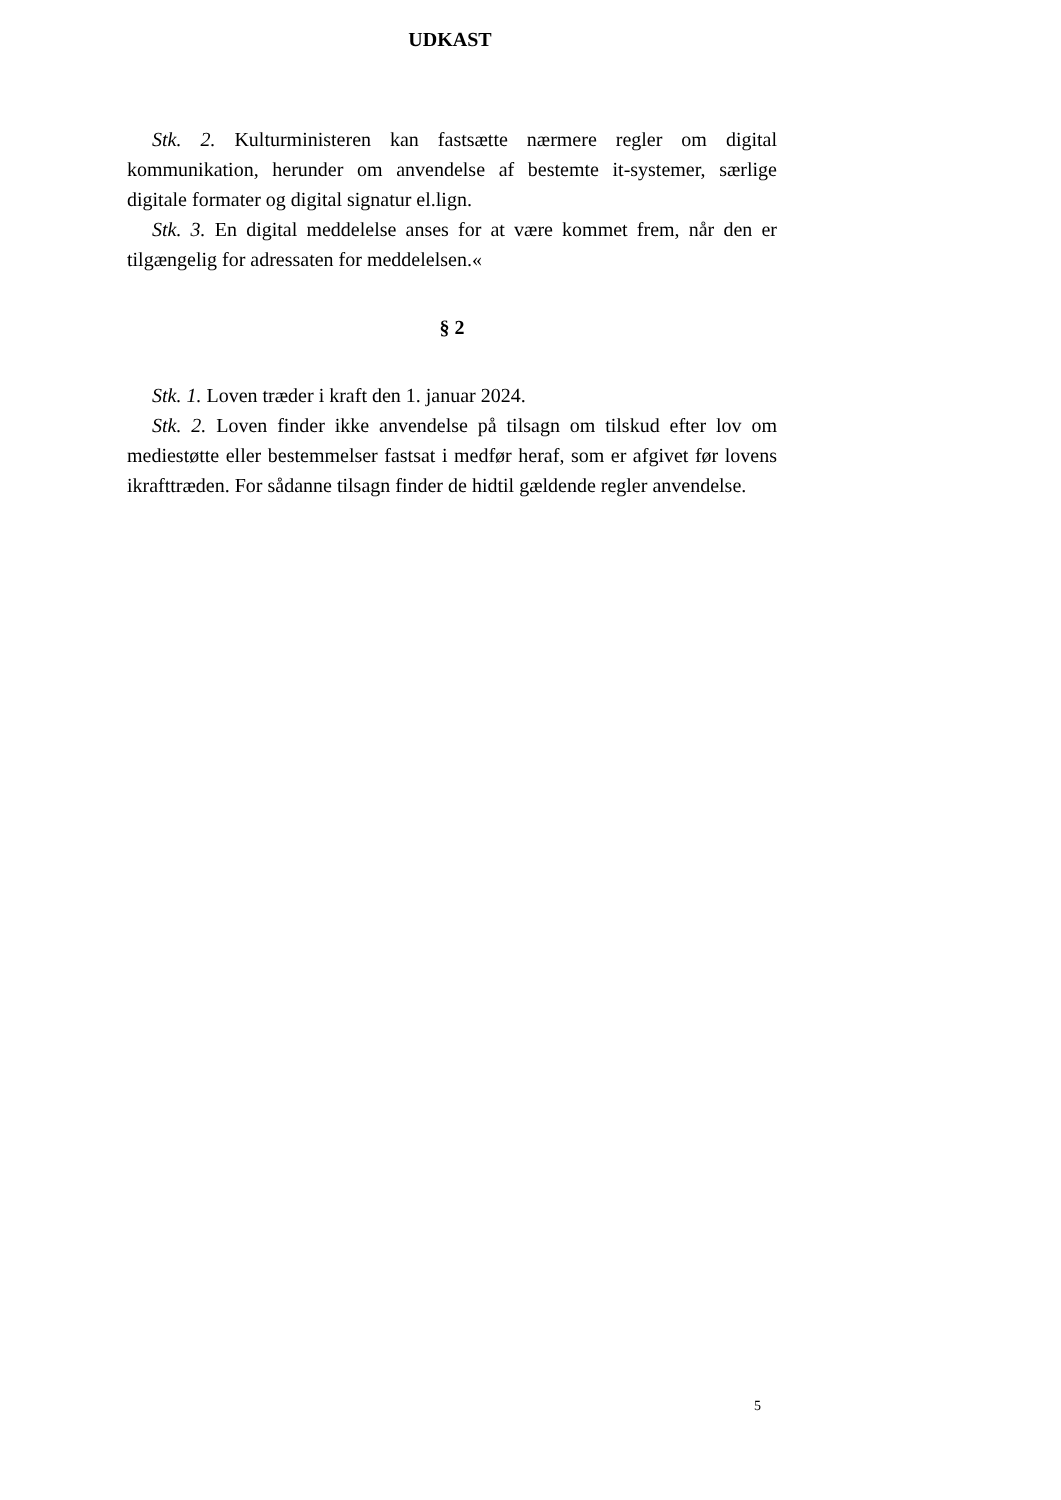UDKAST
Stk. 2. Kulturministeren kan fastsætte nærmere regler om digital kommunikation, herunder om anvendelse af bestemte it-systemer, særlige digitale formater og digital signatur el.lign.
Stk. 3. En digital meddelelse anses for at være kommet frem, når den er tilgængelig for adressaten for meddelelsen.«
§ 2
Stk. 1. Loven træder i kraft den 1. januar 2024.
Stk. 2. Loven finder ikke anvendelse på tilsagn om tilskud efter lov om mediestøtte eller bestemmelser fastsat i medfør heraf, som er afgivet før lovens ikrafttræden. For sådanne tilsagn finder de hidtil gældende regler anvendelse.
5